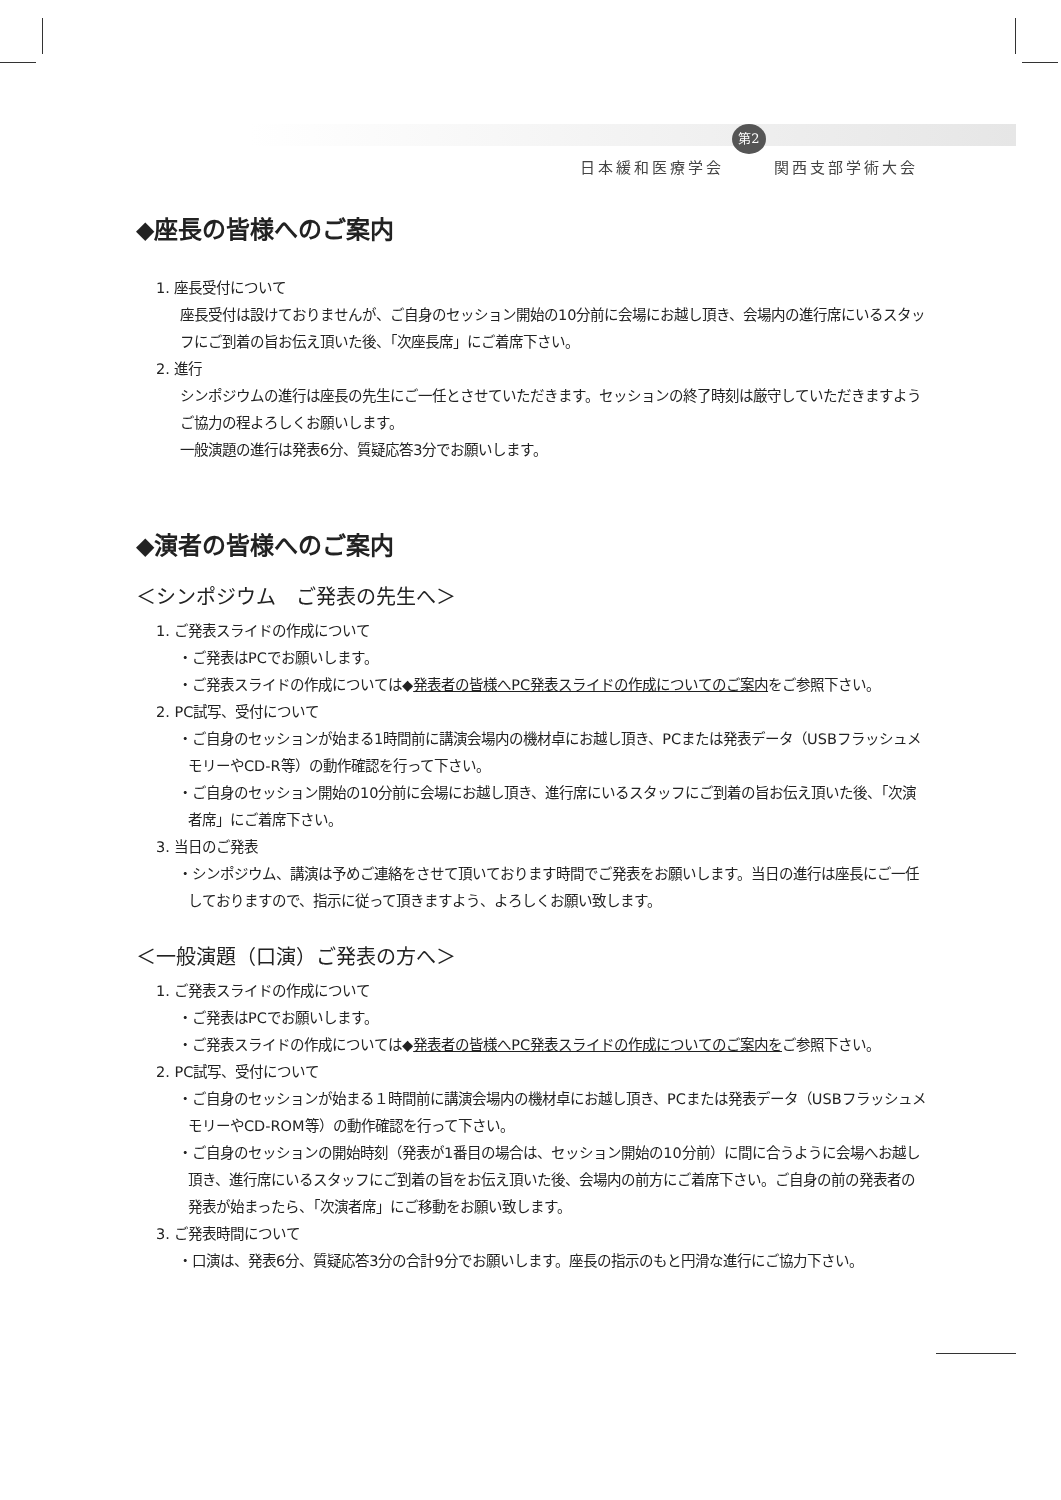日本緩和医療学会 第2回 関西支部学術大会
◆座長の皆様へのご案内
1. 座長受付について
座長受付は設けておりませんが、ご自身のセッション開始の10分前に会場にお越し頂き、会場内の進行席にいるスタッフにご到着の旨お伝え頂いた後、「次座長席」にご着席下さい。
2. 進行
シンポジウムの進行は座長の先生にご一任とさせていただきます。セッションの終了時刻は厳守していただきますようご協力の程よろしくお願いします。
一般演題の進行は発表6分、質疑応答3分でお願いします。
◆演者の皆様へのご案内
＜シンポジウム　ご発表の先生へ＞
1. ご発表スライドの作成について
・ご発表はPCでお願いします。
・ご発表スライドの作成については◆発表者の皆様へPC発表スライドの作成についてのご案内をご参照下さい。
2. PC試写、受付について
・ご自身のセッションが始まる1時間前に講演会場内の機材卓にお越し頂き、PCまたは発表データ（USBフラッシュメモリーやCD-R等）の動作確認を行って下さい。
・ご自身のセッション開始の10分前に会場にお越し頂き、進行席にいるスタッフにご到着の旨お伝え頂いた後、「次演者席」にご着席下さい。
3. 当日のご発表
・シンポジウム、講演は予めご連絡をさせて頂いております時間でご発表をお願いします。当日の進行は座長にご一任しておりますので、指示に従って頂きますよう、よろしくお願い致します。
＜一般演題（口演）ご発表の方へ＞
1. ご発表スライドの作成について
・ご発表はPCでお願いします。
・ご発表スライドの作成については◆発表者の皆様へPC発表スライドの作成についてのご案内をご参照下さい。
2. PC試写、受付について
・ご自身のセッションが始まる１時間前に講演会場内の機材卓にお越し頂き、PCまたは発表データ（USBフラッシュメモリーやCD-ROM等）の動作確認を行って下さい。
・ご自身のセッションの開始時刻（発表が1番目の場合は、セッション開始の10分前）に間に合うように会場へお越し頂き、進行席にいるスタッフにご到着の旨をお伝え頂いた後、会場内の前方にご着席下さい。ご自身の前の発表者の発表が始まったら、「次演者席」にご移動をお願い致します。
3. ご発表時間について
・口演は、発表6分、質疑応答3分の合計9分でお願いします。座長の指示のもと円滑な進行にご協力下さい。